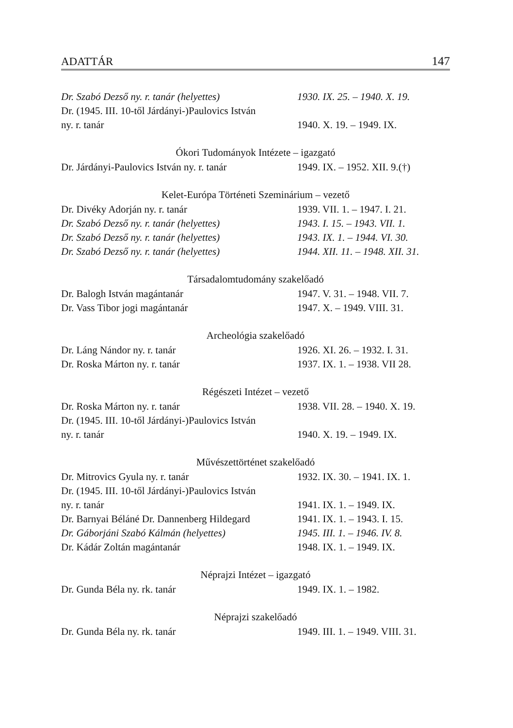ADATTÁR 147
| Dr. Szabó Dezső ny. r. tanár (helyettes) | 1930. IX. 25. – 1940. X. 19. |
| Dr. (1945. III. 10-től Járdányi-)Paulovics István | |
| ny. r. tanár | 1940. X. 19. – 1949. IX. |
| Ókori Tudományok Intézete – igazgató | |
| Dr. Járdányi-Paulovics István ny. r. tanár | 1949. IX. – 1952. XII. 9.(†) |
| Kelet-Európa Történeti Szeminárium – vezető | |
| Dr. Divéky Adorján ny. r. tanár | 1939. VII. 1. – 1947. I. 21. |
| Dr. Szabó Dezső ny. r. tanár (helyettes) | 1943. I. 15. – 1943. VII. 1. |
| Dr. Szabó Dezső ny. r. tanár (helyettes) | 1943. IX. 1. – 1944. VI. 30. |
| Dr. Szabó Dezső ny. r. tanár (helyettes) | 1944. XII. 11. – 1948. XII. 31. |
| Társadalomtudomány szakelőadó | |
| Dr. Balogh István magántanár | 1947. V. 31. – 1948. VII. 7. |
| Dr. Vass Tibor jogi magántanár | 1947. X. – 1949. VIII. 31. |
| Archeológia szakelőadó | |
| Dr. Láng Nándor ny. r. tanár | 1926. XI. 26. – 1932. I. 31. |
| Dr. Roska Márton ny. r. tanár | 1937. IX. 1. – 1938. VII 28. |
| Régészeti Intézet – vezető | |
| Dr. Roska Márton ny. r. tanár | 1938. VII. 28. – 1940. X. 19. |
| Dr. (1945. III. 10-től Járdányi-)Paulovics István | |
| ny. r. tanár | 1940. X. 19. – 1949. IX. |
| Művészettörténet szakelőadó | |
| Dr. Mitrovics Gyula ny. r. tanár | 1932. IX. 30. – 1941. IX. 1. |
| Dr. (1945. III. 10-től Járdányi-)Paulovics István | |
| ny. r. tanár | 1941. IX. 1. – 1949. IX. |
| Dr. Barnyai Béláné Dr. Dannenberg Hildegard | 1941. IX. 1. – 1943. I. 15. |
| Dr. Gáborjáni Szabó Kálmán (helyettes) | 1945. III. 1. – 1946. IV. 8. |
| Dr. Kádár Zoltán magántanár | 1948. IX. 1. – 1949. IX. |
| Néprajzi Intézet – igazgató | |
| Dr. Gunda Béla ny. rk. tanár | 1949. IX. 1. – 1982. |
| Néprajzi szakelőadó | |
| Dr. Gunda Béla ny. rk. tanár | 1949. III. 1. – 1949. VIII. 31. |